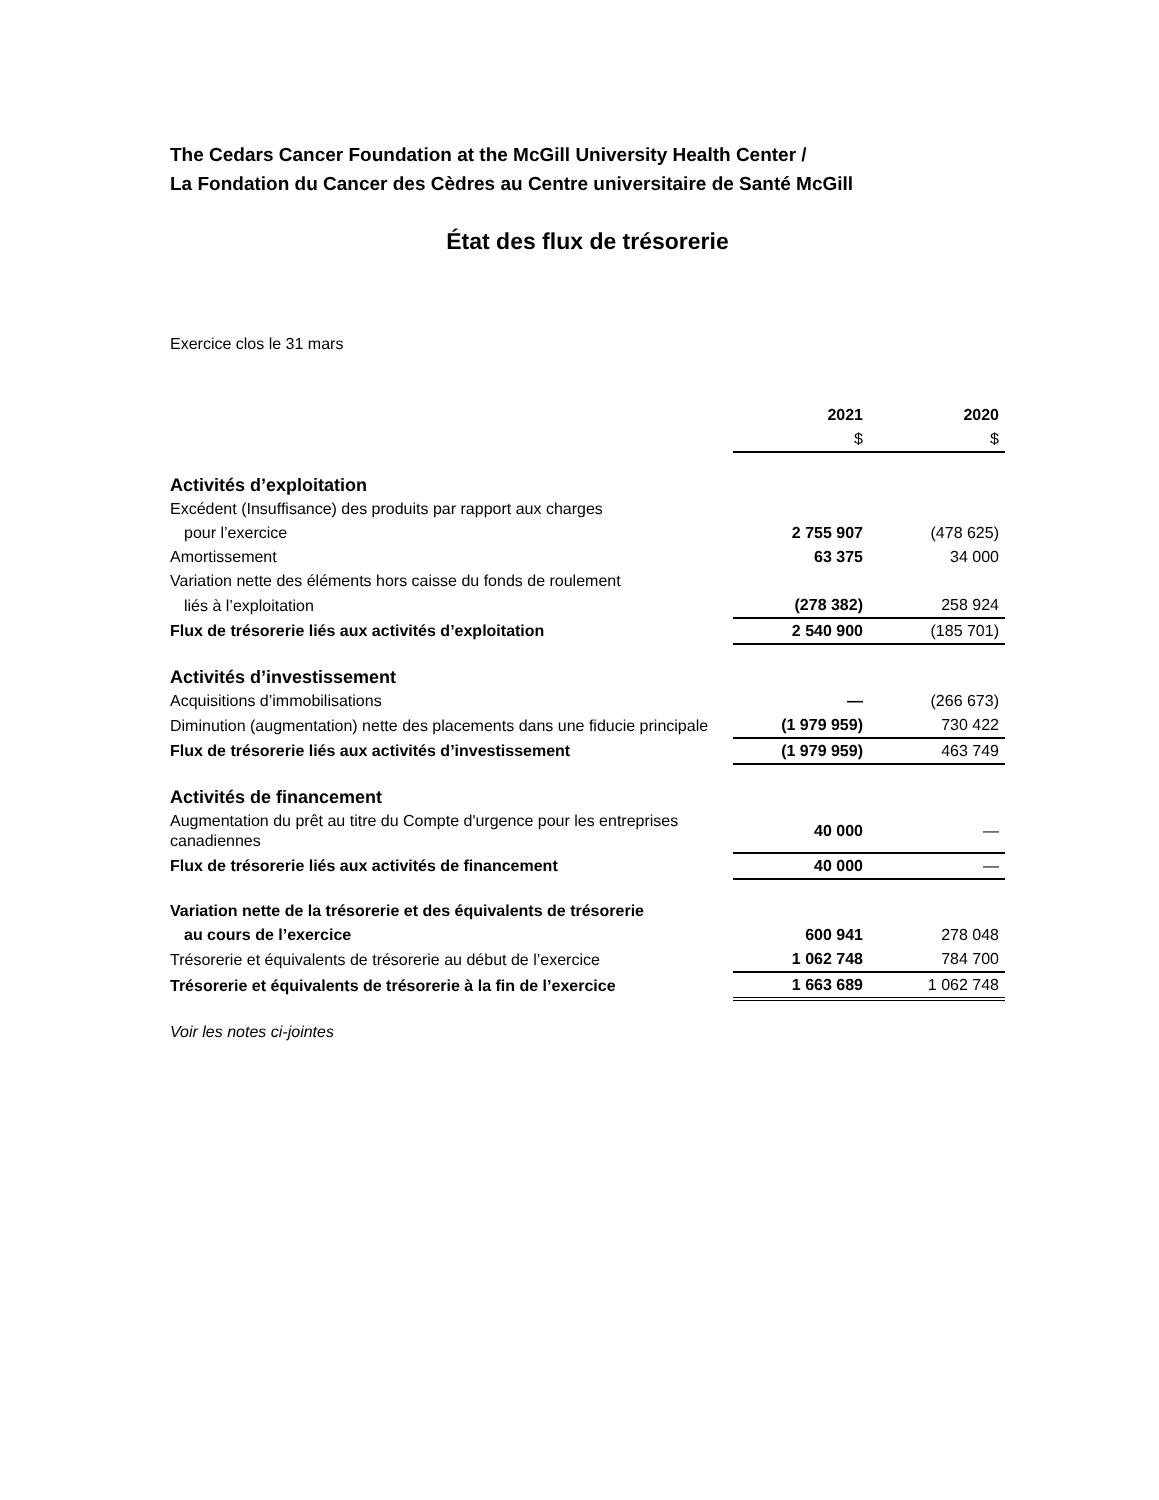The Cedars Cancer Foundation at the McGill University Health Center /
La Fondation du Cancer des Cèdres au Centre universitaire de Santé McGill
État des flux de trésorerie
Exercice clos le 31 mars
| | 2021 | 2020 |
| --- | --- | --- |
| | $ | $ |
| Activités d’exploitation | | |
| Excédent (Insuffisance) des produits par rapport aux charges | | |
| pour l’exercice | 2 755 907 | (478 625) |
| Amortissement | 63 375 | 34 000 |
| Variation nette des éléments hors caisse du fonds de roulement | | |
| liés à l’exploitation | (278 382) | 258 924 |
| Flux de trésorerie liés aux activités d’exploitation | 2 540 900 | (185 701) |
| Activités d’investissement | | |
| Acquisitions d’immobilisations | — | (266 673) |
| Diminution (augmentation) nette des placements dans une fiducie principale | (1 979 959) | 730 422 |
| Flux de trésorerie liés aux activités d’investissement | (1 979 959) | 463 749 |
| Activités de financement | | |
| Augmentation du prêt au titre du Compte d'urgence pour les entreprises canadiennes | 40 000 | — |
| Flux de trésorerie liés aux activités de financement | 40 000 | — |
| Variation nette de la trésorerie et des équivalents de trésorerie | | |
| au cours de l’exercice | 600 941 | 278 048 |
| Trésorerie et équivalents de trésorerie au début de l’exercice | 1 062 748 | 784 700 |
| Trésorerie et équivalents de trésorerie à la fin de l’exercice | 1 663 689 | 1 062 748 |
Voir les notes ci-jointes